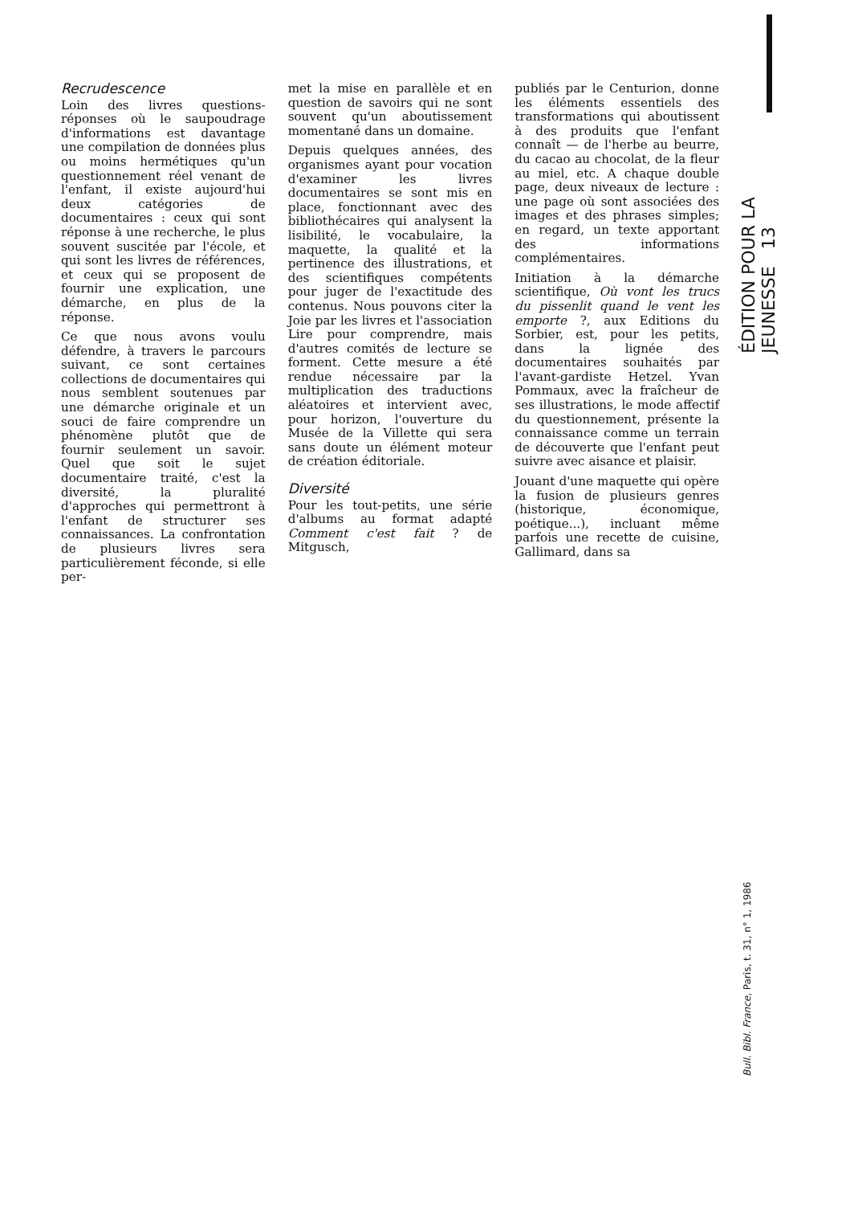Recrudescence
Loin des livres questions-réponses où le saupoudrage d'informations est davantage une compilation de données plus ou moins hermétiques qu'un questionnement réel venant de l'enfant, il existe aujourd'hui deux catégories de documentaires : ceux qui sont réponse à une recherche, le plus souvent suscitée par l'école, et qui sont les livres de références, et ceux qui se proposent de fournir une explication, une démarche, en plus de la réponse.
Ce que nous avons voulu défendre, à travers le parcours suivant, ce sont certaines collections de documentaires qui nous semblent soutenues par une démarche originale et un souci de faire comprendre un phénomène plutôt que de fournir seulement un savoir. Quel que soit le sujet documentaire traité, c'est la diversité, la pluralité d'approches qui permettront à l'enfant de structurer ses connaissances. La confrontation de plusieurs livres sera particulièrement féconde, si elle per-
met la mise en parallèle et en question de savoirs qui ne sont souvent qu'un aboutissement momentané dans un domaine.
Depuis quelques années, des organismes ayant pour vocation d'examiner les livres documentaires se sont mis en place, fonctionnant avec des bibliothécaires qui analysent la lisibilité, le vocabulaire, la maquette, la qualité et la pertinence des illustrations, et des scientifiques compétents pour juger de l'exactitude des contenus. Nous pouvons citer la Joie par les livres et l'association Lire pour comprendre, mais d'autres comités de lecture se forment. Cette mesure a été rendue nécessaire par la multiplication des traductions aléatoires et intervient avec, pour horizon, l'ouverture du Musée de la Villette qui sera sans doute un élément moteur de création éditoriale.
Diversité
Pour les tout-petits, une série d'albums au format adapté Comment c'est fait ? de Mitgusch,
publiés par le Centurion, donne les éléments essentiels des transformations qui aboutissent à des produits que l'enfant connaît — de l'herbe au beurre, du cacao au chocolat, de la fleur au miel, etc. A chaque double page, deux niveaux de lecture : une page où sont associées des images et des phrases simples; en regard, un texte apportant des informations complémentaires.
Initiation à la démarche scientifique, Où vont les trucs du pissenlit quand le vent les emporte ?, aux Editions du Sorbier, est, pour les petits, dans la lignée des documentaires souhaités par l'avant-gardiste Hetzel. Yvan Pommaux, avec la fraîcheur de ses illustrations, le mode affectif du questionnement, présente la connaissance comme un terrain de découverte que l'enfant peut suivre avec aisance et plaisir.
Jouant d'une maquette qui opère la fusion de plusieurs genres (historique, économique, poétique...), incluant même parfois une recette de cuisine, Gallimard, dans sa
ÉDITION POUR LA JEUNESSE 13
Bull. Bibl. France, Paris, t. 31, n° 1, 1986